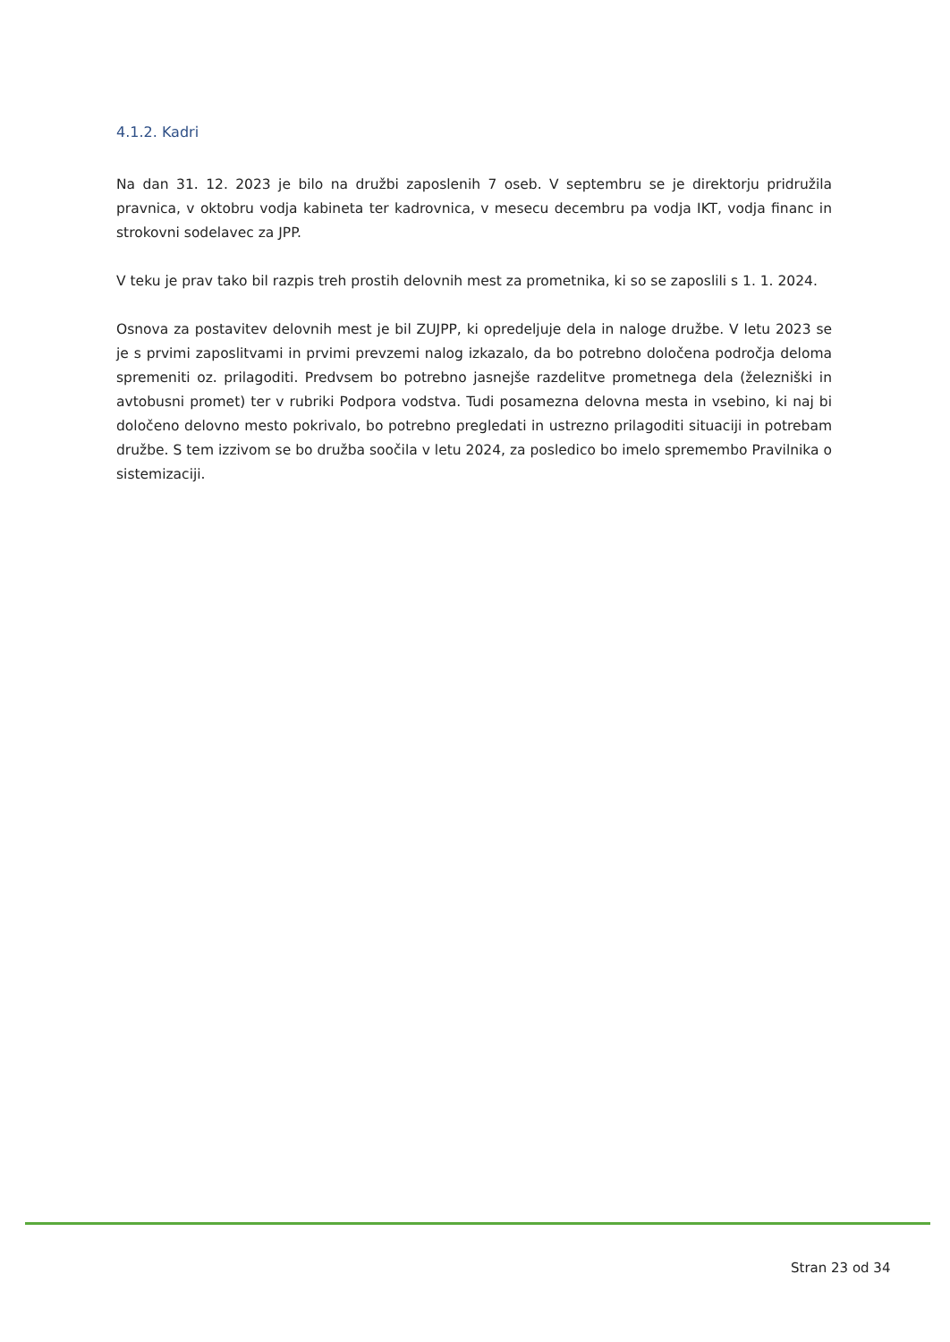4.1.2. Kadri
Na dan 31. 12. 2023 je bilo na družbi zaposlenih 7 oseb. V septembru se je direktorju pridružila pravnica, v oktobru vodja kabineta ter kadrovnica, v mesecu decembru pa vodja IKT, vodja financ in strokovni sodelavec za JPP.
V teku je prav tako bil razpis treh prostih delovnih mest za prometnika, ki so se zaposlili s 1. 1. 2024.
Osnova za postavitev delovnih mest je bil ZUJPP, ki opredeljuje dela in naloge družbe. V letu 2023 se je s prvimi zaposlitvami in prvimi prevzemi nalog izkazalo, da bo potrebno določena področja deloma spremeniti oz. prilagoditi. Predvsem bo potrebno jasnejše razdelitve prometnega dela (železniški in avtobusni promet) ter v rubriki Podpora vodstva. Tudi posamezna delovna mesta in vsebino, ki naj bi določeno delovno mesto pokrivalo, bo potrebno pregledati in ustrezno prilagoditi situaciji in potrebam družbe. S tem izzivom se bo družba soočila v letu 2024, za posledico bo imelo spremembo Pravilnika o sistemizaciji.
Stran 23 od 34